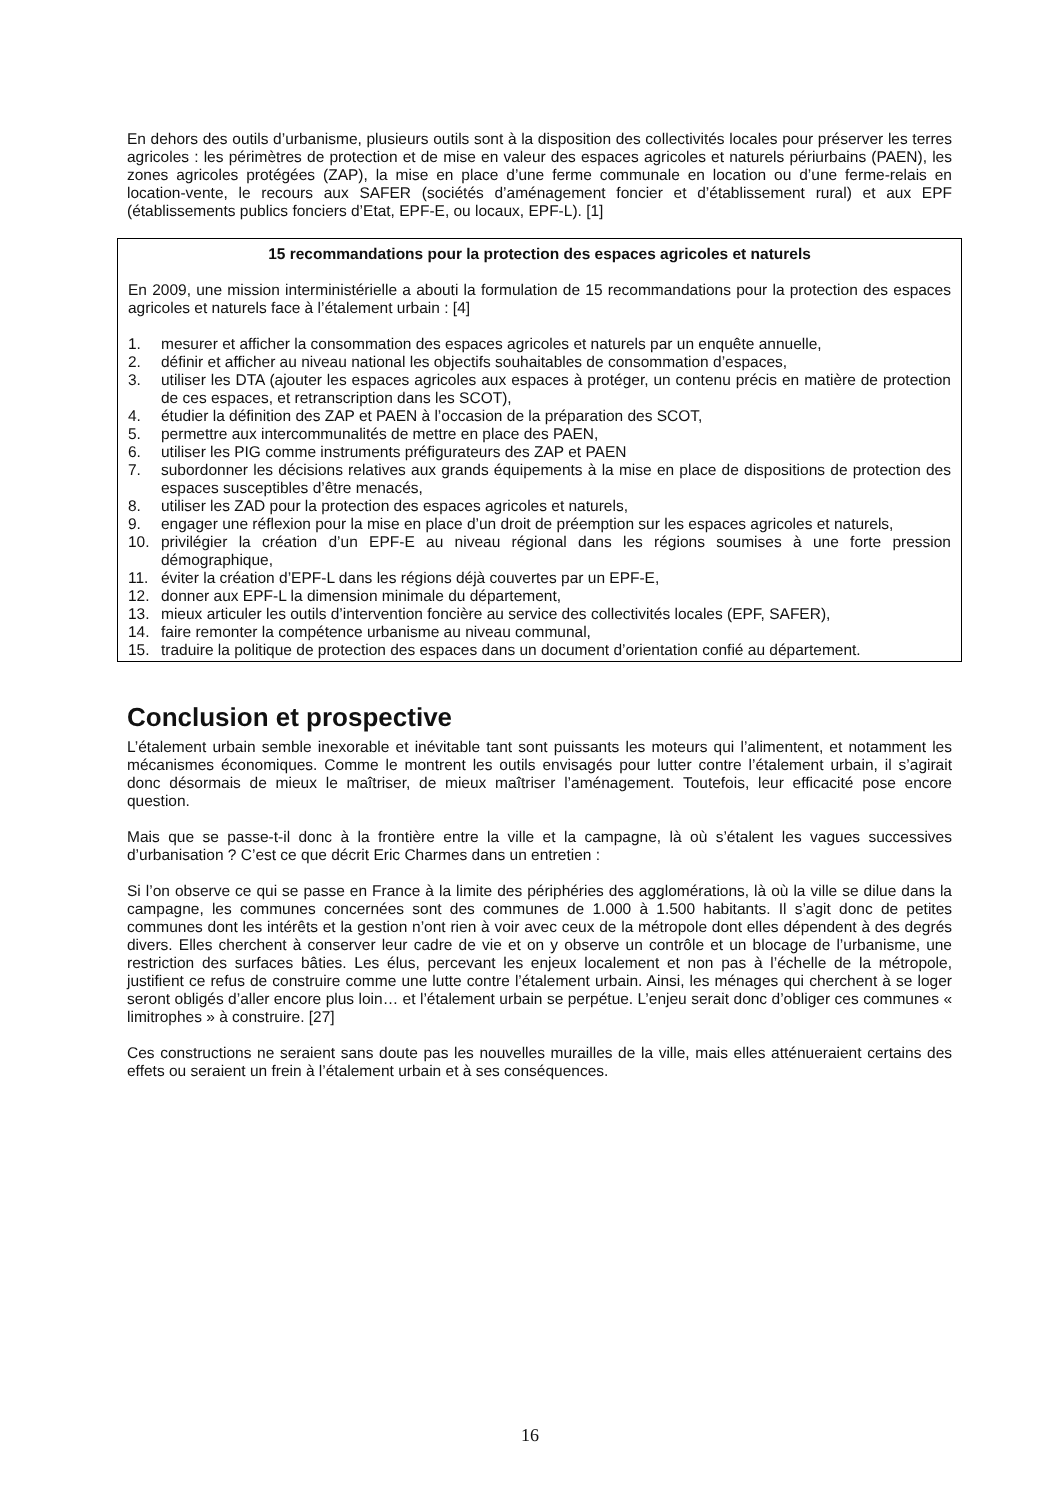En dehors des outils d’urbanisme, plusieurs outils sont à la disposition des collectivités locales pour préserver les terres agricoles : les périmètres de protection et de mise en valeur des espaces agricoles et naturels périurbains (PAEN), les zones agricoles protégées (ZAP), la mise en place d’une ferme communale en location ou d’une ferme-relais en location-vente, le recours aux SAFER (sociétés d’aménagement foncier et d’établissement rural) et aux EPF (établissements publics fonciers d’Etat, EPF-E, ou locaux, EPF-L). [1]
15 recommandations pour la protection des espaces agricoles et naturels
En 2009, une mission interministérielle a abouti la formulation de 15 recommandations pour la protection des espaces agricoles et naturels face à l’étalement urbain : [4]
1. mesurer et afficher la consommation des espaces agricoles et naturels par un enquête annuelle,
2. définir et afficher au niveau national les objectifs souhaitables de consommation d’espaces,
3. utiliser les DTA (ajouter les espaces agricoles aux espaces à protéger, un contenu précis en matière de protection de ces espaces, et retranscription dans les SCOT),
4. étudier la définition des ZAP et PAEN à l’occasion de la préparation des SCOT,
5. permettre aux intercommunalités de mettre en place des PAEN,
6. utiliser les PIG comme instruments préfigurateurs des ZAP et PAEN
7. subordonner les décisions relatives aux grands équipements à la mise en place de dispositions de protection des espaces susceptibles d’être menacés,
8. utiliser les ZAD pour la protection des espaces agricoles et naturels,
9. engager une réflexion pour la mise en place d’un droit de préemption sur les espaces agricoles et naturels,
10. privilégier la création d’un EPF-E au niveau régional dans les régions soumises à une forte pression démographique,
11. éviter la création d’EPF-L dans les régions déjà couvertes par un EPF-E,
12. donner aux EPF-L la dimension minimale du département,
13. mieux articuler les outils d’intervention foncière au service des collectivités locales (EPF, SAFER),
14. faire remonter la compétence urbanisme au niveau communal,
15. traduire la politique de protection des espaces dans un document d’orientation confié au département.
Conclusion et prospective
L’étalement urbain semble inexorable et inévitable tant sont puissants les moteurs qui l’alimentent, et notamment les mécanismes économiques. Comme le montrent les outils envisagés pour lutter contre l’étalement urbain, il s’agirait donc désormais de mieux le maîtriser, de mieux maîtriser l’aménagement. Toutefois, leur efficacité pose encore question.
Mais que se passe-t-il donc à la frontière entre la ville et la campagne, là où s’étalent les vagues successives d’urbanisation ? C’est ce que décrit Eric Charmes dans un entretien :
Si l’on observe ce qui se passe en France à la limite des périphéries des agglomérations, là où la ville se dilue dans la campagne, les communes concernées sont des communes de 1.000 à 1.500 habitants. Il s’agit donc de petites communes dont les intérêts et la gestion n’ont rien à voir avec ceux de la métropole dont elles dépendent à des degrés divers. Elles cherchent à conserver leur cadre de vie et on y observe un contrôle et un blocage de l’urbanisme, une restriction des surfaces bâties. Les élus, percevant les enjeux localement et non pas à l’échelle de la métropole, justifient ce refus de construire comme une lutte contre l’étalement urbain. Ainsi, les ménages qui cherchent à se loger seront obligés d’aller encore plus loin… et l’étalement urbain se perpétue. L’enjeu serait donc d’obliger ces communes « limitrophes » à construire. [27]
Ces constructions ne seraient sans doute pas les nouvelles murailles de la ville, mais elles atténueraient certains des effets ou seraient un frein à l’étalement urbain et à ses conséquences.
16